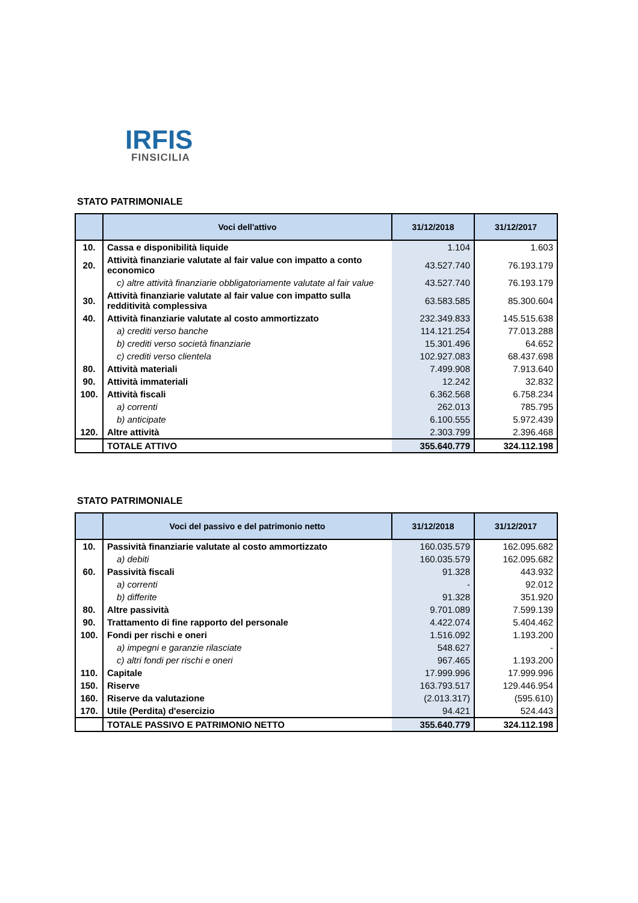IRFIS
FINSICILIA
STATO PATRIMONIALE
| | Voci dell'attivo | 31/12/2018 | 31/12/2017 |
| --- | --- | --- | --- |
| 10. | Cassa e disponibilità liquide | 1.104 | 1.603 |
| 20. | Attività finanziarie valutate al fair value con impatto a conto economico | 43.527.740 | 76.193.179 |
| | c) altre attività finanziarie obbligatoriamente valutate al fair value | 43.527.740 | 76.193.179 |
| 30. | Attività finanziarie valutate al fair value con impatto sulla redditività complessiva | 63.583.585 | 85.300.604 |
| 40. | Attività finanziarie valutate al costo ammortizzato | 232.349.833 | 145.515.638 |
| | a) crediti verso banche | 114.121.254 | 77.013.288 |
| | b) crediti verso società finanziarie | 15.301.496 | 64.652 |
| | c) crediti verso clientela | 102.927.083 | 68.437.698 |
| 80. | Attività materiali | 7.499.908 | 7.913.640 |
| 90. | Attività immateriali | 12.242 | 32.832 |
| 100. | Attività fiscali | 6.362.568 | 6.758.234 |
| | a) correnti | 262.013 | 785.795 |
| | b) anticipate | 6.100.555 | 5.972.439 |
| 120. | Altre attività | 2.303.799 | 2.396.468 |
| | TOTALE ATTIVO | 355.640.779 | 324.112.198 |
STATO PATRIMONIALE
| | Voci del passivo e del patrimonio netto | 31/12/2018 | 31/12/2017 |
| --- | --- | --- | --- |
| 10. | Passività finanziarie valutate al costo ammortizzato | 160.035.579 | 162.095.682 |
| | a) debiti | 160.035.579 | 162.095.682 |
| 60. | Passività fiscali | 91.328 | 443.932 |
| | a) correnti | - | 92.012 |
| | b) differite | 91.328 | 351.920 |
| 80. | Altre passività | 9.701.089 | 7.599.139 |
| 90. | Trattamento di fine rapporto del personale | 4.422.074 | 5.404.462 |
| 100. | Fondi per rischi e oneri | 1.516.092 | 1.193.200 |
| | a) impegni e garanzie rilasciate | 548.627 | - |
| | c) altri fondi per rischi e oneri | 967.465 | 1.193.200 |
| 110. | Capitale | 17.999.996 | 17.999.996 |
| 150. | Riserve | 163.793.517 | 129.446.954 |
| 160. | Riserve da valutazione | (2.013.317) | (595.610) |
| 170. | Utile (Perdita) d'esercizio | 94.421 | 524.443 |
| | TOTALE PASSIVO E PATRIMONIO NETTO | 355.640.779 | 324.112.198 |